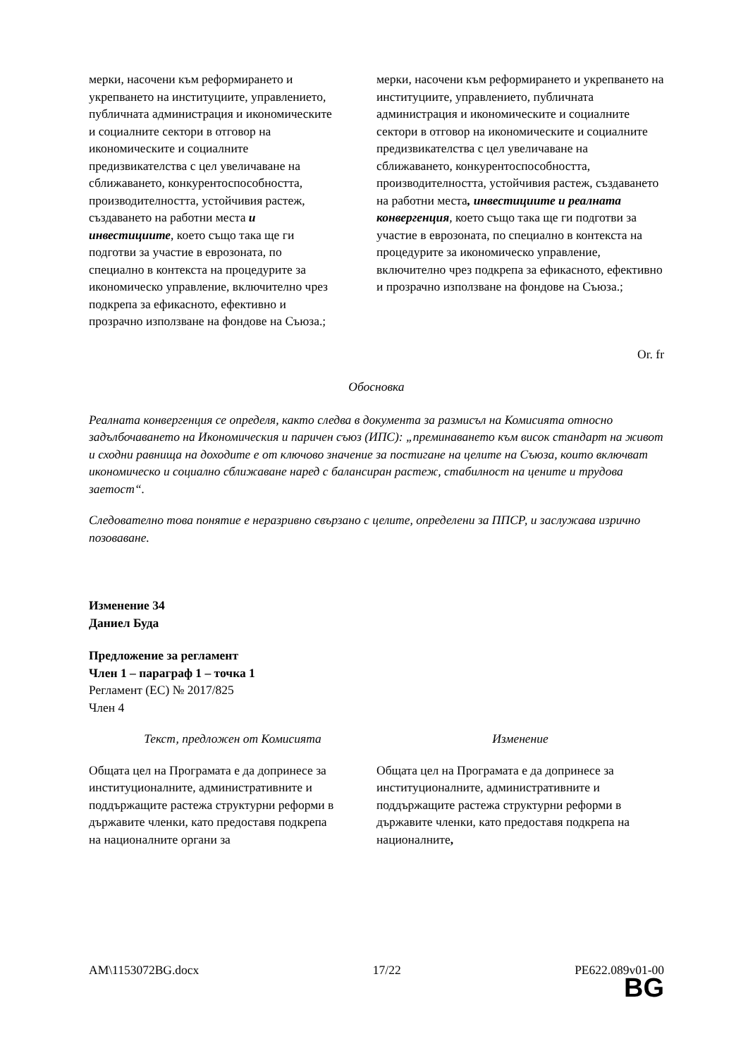| мерки, насочени към реформирането и укрепването на институциите, управлението, публичната администрация и икономическите и социалните сектори в отговор на икономическите и социалните предизвикателства с цел увеличаване на сближаването, конкурентоспособността, производителността, устойчивия растеж, създаването на работни места и инвестициите , което също така ще ги подготви за участие в еврозоната, по специално в контекста на процедурите за икономическо управление, включително чрез подкрепа за ефикасното, ефективно и прозрачно използване на фондове на Съюза.; | мерки, насочени към реформирането и укрепването на институциите, управлението, публичната администрация и икономическите и социалните сектори в отговор на икономическите и социалните предизвикателства с цел увеличаване на сближаването, конкурентоспособността, производителността, устойчивия растеж, създаването на работни места , инвестициите и реалната конвергенция , което също така ще ги подготви за участие в еврозоната, по специално в контекста на процедурите за икономическо управление, включително чрез подкрепа за ефикасното, ефективно и прозрачно използване на фондове на Съюза.; |
Or. fr
Обосновка
Реалната конвергенция се определя, както следва в документа за размисъл на Комисията относно задълбочаването на Икономическия и паричен съюз (ИПС): „преминаването към висок стандарт на живот и сходни равнища на доходите е от ключово значение за постигане на целите на Съюза, които включват икономическо и социално сближаване наред с балансиран растеж, стабилност на цените и трудова заетост“.
Следователно това понятие е неразривно свързано с целите, определени за ППСР, и заслужава изрично позоваване.
Изменение 34
Даниел Буда
Предложение за регламент
Член 1 – параграф 1 – точка 1
Регламент (ЕС) № 2017/825
Член 4
| Текст, предложен от Комисията | Изменение |
| Общата цел на Програмата е да допринесе за институционалните, административните и поддържащите растежа структурни реформи в държавите членки, като предоставя подкрепа на националните органи за | Общата цел на Програмата е да допринесе за институционалните, административните и поддържащите растежа структурни реформи в държавите членки, като предоставя подкрепа на националните , |
AM\1153072BG.docx 17/22 PE622.089v01-00
BG